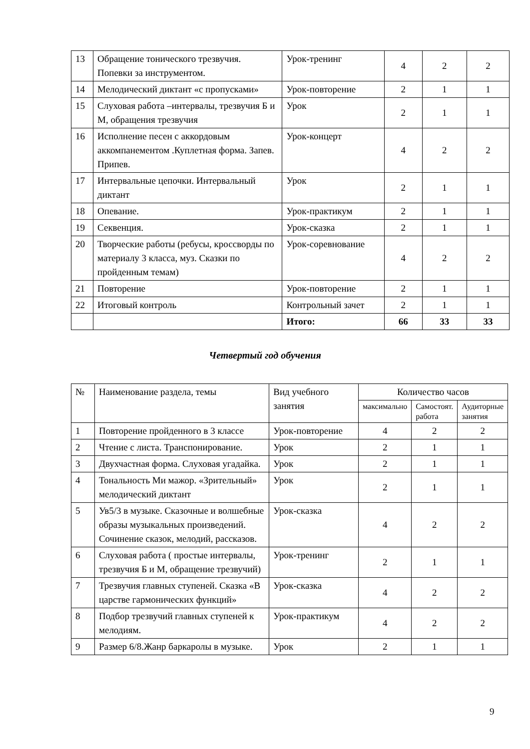| 13 | Обращение тонического трезвучия. Попевки за инструментом. | Урок-тренинг | 4 | 2 | 2 |
| 14 | Мелодический диктант «с пропусками» | Урок-повторение | 2 | 1 | 1 |
| 15 | Слуховая работа –интервалы, трезвучия Б и М, обращения трезвучия | Урок | 2 | 1 | 1 |
| 16 | Исполнение песен с аккордовым аккомпанементом .Куплетная форма. Запев. Припев. | Урок-концерт | 4 | 2 | 2 |
| 17 | Интервальные цепочки. Интервальный диктант | Урок | 2 | 1 | 1 |
| 18 | Опевание. | Урок-практикум | 2 | 1 | 1 |
| 19 | Секвенция. | Урок-сказка | 2 | 1 | 1 |
| 20 | Творческие работы (ребусы, кроссворды по материалу 3 класса, муз. Сказки по пройденным темам) | Урок-соревнование | 4 | 2 | 2 |
| 21 | Повторение | Урок-повторение | 2 | 1 | 1 |
| 22 | Итоговый контроль | Контрольный зачет | 2 | 1 | 1 |
| | | Итого: | 66 | 33 | 33 |
Четвертый год обучения
| № | Наименование раздела, темы | Вид учебного занятия | Количество часов | | |
| --- | --- | --- | --- | --- | --- |
| | | | максимально | Самостоят. работа | Аудиторные занятия |
| 1 | Повторение пройденного в 3 классе | Урок-повторение | 4 | 2 | 2 |
| 2 | Чтение с листа. Транспонирование. | Урок | 2 | 1 | 1 |
| 3 | Двухчастная форма. Слуховая угадайка. | Урок | 2 | 1 | 1 |
| 4 | Тональность Ми мажор. «Зрительный» мелодический диктант | Урок | 2 | 1 | 1 |
| 5 | Ув5/3 в музыке. Сказочные и волшебные образы музыкальных произведений. Сочинение сказок, мелодий, рассказов. | Урок-сказка | 4 | 2 | 2 |
| 6 | Слуховая работа ( простые интервалы, трезвучия Б и М, обращение трезвучий) | Урок-тренинг | 2 | 1 | 1 |
| 7 | Трезвучия главных ступеней. Сказка «В царстве гармонических функций» | Урок-сказка | 4 | 2 | 2 |
| 8 | Подбор трезвучий главных ступеней к мелодиям. | Урок-практикум | 4 | 2 | 2 |
| 9 | Размер 6/8.Жанр баркаролы в музыке. | Урок | 2 | 1 | 1 |
9